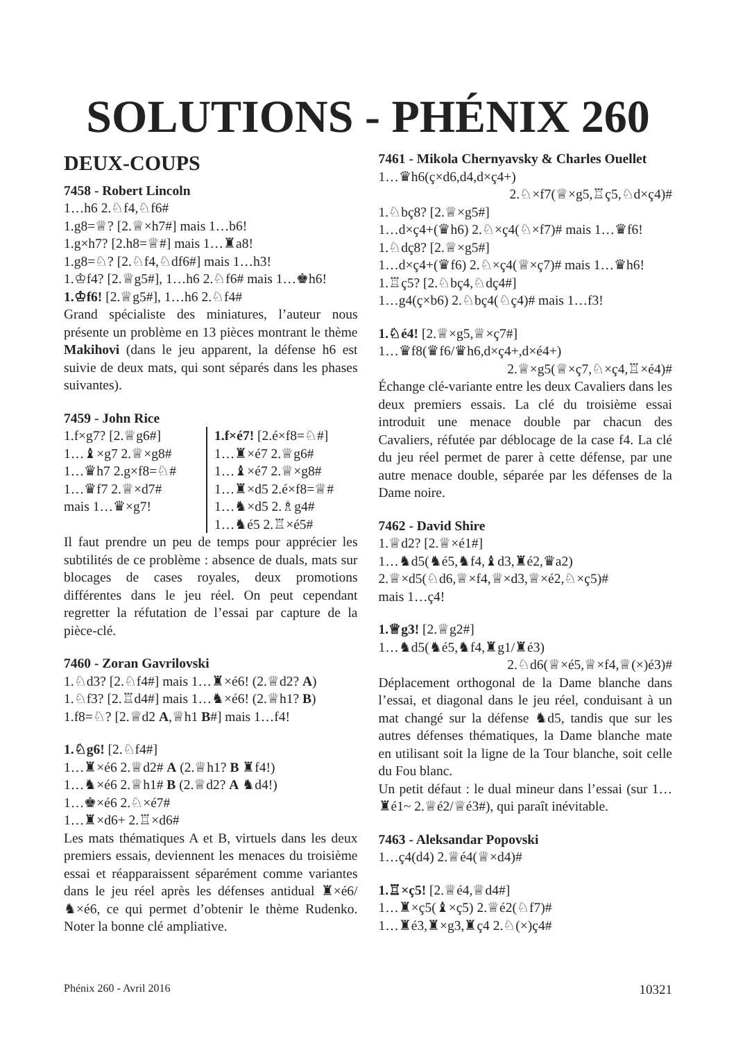SOLUTIONS - PHÉNIX 260
DEUX-COUPS
7458 - Robert Lincoln
1…h6 2.♘f4,♘f6#
1.g8=♕? [2.♕×h7#] mais 1…b6!
1.g×h7? [2.h8=♕#] mais 1…♜a8!
1.g8=♘? [2.♘f4,♘df6#] mais 1…h3!
1.♔f4? [2.♕g5#], 1…h6 2.♘f6# mais 1…♚h6!
1.♔f6! [2.♕g5#], 1…h6 2.♘f4#
Grand spécialiste des miniatures, l’auteur nous présente un problème en 13 pièces montrant le thème Makihovi (dans le jeu apparent, la défense h6 est suivie de deux mats, qui sont séparés dans les phases suivantes).
7459 - John Rice
1.f×g7? [2.♕g6#]
1…♝×g7 2.♕×g8#
1…♛h7 2.g×f8=♘#
1…♛f7 2.♕×d7#
mais 1…♛×g7!
1.f×é7! [2.é×f8=♘#]
1…♜×é7 2.♕g6#
1…♝×é7 2.♕×g8#
1…♜×d5 2.é×f8=♕#
1…♞×d5 2.♗g4#
1…♞é5 2.♖×é5#
Il faut prendre un peu de temps pour apprécier les subtilités de ce problème : absence de duals, mats sur blocages de cases royales, deux promotions différentes dans le jeu réel. On peut cependant regretter la réfutation de l’essai par capture de la pièce-clé.
7460 - Zoran Gavrilovski
1.♘d3? [2.♘f4#] mais 1…♜×é6! (2.♕d2? A)
1.♘f3? [2.♖d4#] mais 1…♞×é6! (2.♕h1? B)
1.f8=♘? [2.♕d2 A,♕h1 B#] mais 1…f4!
1.♘g6! [2.♘f4#]
1…♜×é6 2.♕d2# A (2.♕h1? B ♜f4!)
1…♞×é6 2.♕h1# B (2.♕d2? A ♞d4!)
1…♚×é6 2.♘×é7#
1…♜×d6+ 2.♖×d6#
Les mats thématiques A et B, virtuels dans les deux premiers essais, deviennent les menaces du troisième essai et réapparaissent séparément comme variantes dans le jeu réel après les défenses antidual ♜×é6/♞×é6, ce qui permet d’obtenir le thème Rudenko. Noter la bonne clé ampliative.
7461 - Mikola Chernyavsky & Charles Ouellet
1…♛h6(ç×d6,d4,d×ç4+)
2.♘×f7(♕×g5,♖ç5,♘d×ç4)#
1.♘bç8? [2.♕×g5#]
1…d×ç4+(♛h6) 2.♘×ç4(♘×f7)# mais 1…♛f6!
1.♘dç8? [2.♕×g5#]
1…d×ç4+(♛f6) 2.♘×ç4(♕×ç7)# mais 1…♛h6!
1.♖ç5? [2.♘bç4,♘dç4#]
1…g4(ç×b6) 2.♘bç4(♘ç4)# mais 1…f3!
1.♘é4! [2.♕×g5,♕×ç7#]
1…♛f8(♛f6/♛h6,d×ç4+,d×é4+)
2.♕×g5(♕×ç7,♘×ç4,♖×é4)#
Échange clé-variante entre les deux Cavaliers dans les deux premiers essais. La clé du troisième essai introduit une menace double par chacun des Cavaliers, réfutée par déblocage de la case f4. La clé du jeu réel permet de parer à cette défense, par une autre menace double, séparée par les défenses de la Dame noire.
7462 - David Shire
1.♕d2? [2.♕×é1#]
1…♞d5(♞é5,♞f4,♝d3,♜é2,♛a2)
2.♕×d5(♘d6,♕×f4,♕×d3,♕×é2,♘×ç5)#
mais 1…ç4!
1.♕g3! [2.♕g2#]
1…♞d5(♞é5,♞f4,♜g1/♜é3)
2.♘d6(♕×é5,♕×f4,♕(×)é3)#
Déplacement orthogonal de la Dame blanche dans l’essai, et diagonal dans le jeu réel, conduisant à un mat changé sur la défense ♞d5, tandis que sur les autres défenses thématiques, la Dame blanche mate en utilisant soit la ligne de la Tour blanche, soit celle du Fou blanc.
Un petit défaut : le dual mineur dans l’essai (sur 1…♜é1~ 2.♕é2/♕é3#), qui paraît inévitable.
7463 - Aleksandar Popovski
1…ç4(d4) 2.♕é4(♕×d4)#
1.♖×ç5! [2.♕é4,♕d4#]
1…♜×ç5(♝×ç5) 2.♕é2(♘f7)#
1…♜é3,♜×g3,♜ç4 2.♘(×)ç4#
Phénix 260 - Avril 2016 10321